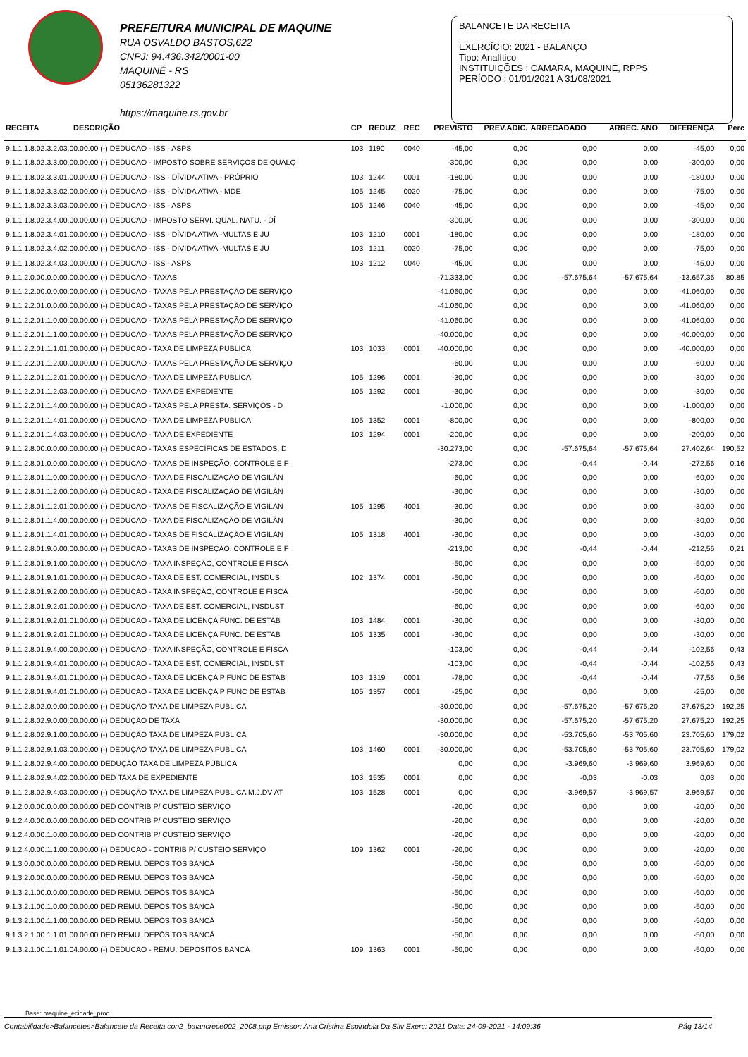PREFEITURA MUNICIPAL DE MAQUINE
RUA OSVALDO BASTOS,622
CNPJ: 94.436.342/0001-00
MAQUINÉ - RS
05136281322
https://maquine.rs.gov.br
BALANCETE DA RECEITA
EXERCÍCIO: 2021 - BALANÇO
Tipo: Analítico
INSTITUIÇÕES : CAMARA, MAQUINE, RPPS
PERÍODO : 01/01/2021 A 31/08/2021
| RECEITA DESCRIÇÃO | CP | REDUZ | REC | PREVISTO | PREV.ADIC. | ARRECADADO | ARREC. ANO | DIFERENÇA | Perc |
| --- | --- | --- | --- | --- | --- | --- | --- | --- | --- |
| 9.1.1.1.8.02.3.2.03.00.00.00 (-) DEDUCAO - ISS - ASPS | 103 | 1190 | 0040 | -45,00 | 0,00 | 0,00 | 0,00 | -45,00 | 0,00 |
| 9.1.1.1.8.02.3.3.00.00.00.00 (-) DEDUCAO - IMPOSTO SOBRE SERVIÇOS DE QUALQ | | | | -300,00 | 0,00 | 0,00 | 0,00 | -300,00 | 0,00 |
| 9.1.1.1.8.02.3.3.01.00.00.00 (-) DEDUCAO - ISS - DÍVIDA ATIVA - PRÓPRIO | 103 | 1244 | 0001 | -180,00 | 0,00 | 0,00 | 0,00 | -180,00 | 0,00 |
| 9.1.1.1.8.02.3.3.02.00.00.00 (-) DEDUCAO - ISS - DÍVIDA ATIVA - MDE | 105 | 1245 | 0020 | -75,00 | 0,00 | 0,00 | 0,00 | -75,00 | 0,00 |
| 9.1.1.1.8.02.3.3.03.00.00.00 (-) DEDUCAO - ISS - ASPS | 105 | 1246 | 0040 | -45,00 | 0,00 | 0,00 | 0,00 | -45,00 | 0,00 |
| 9.1.1.1.8.02.3.4.00.00.00.00 (-) DEDUCAO - IMPOSTO SERVI. QUAL. NATU. - DÍ | | | | -300,00 | 0,00 | 0,00 | 0,00 | -300,00 | 0,00 |
| 9.1.1.1.8.02.3.4.01.00.00.00 (-) DEDUCAO - ISS - DÍVIDA ATIVA -MULTAS E JU | 103 | 1210 | 0001 | -180,00 | 0,00 | 0,00 | 0,00 | -180,00 | 0,00 |
| 9.1.1.1.8.02.3.4.02.00.00.00 (-) DEDUCAO - ISS - DÍVIDA ATIVA -MULTAS E JU | 103 | 1211 | 0020 | -75,00 | 0,00 | 0,00 | 0,00 | -75,00 | 0,00 |
| 9.1.1.1.8.02.3.4.03.00.00.00 (-) DEDUCAO - ISS - ASPS | 103 | 1212 | 0040 | -45,00 | 0,00 | 0,00 | 0,00 | -45,00 | 0,00 |
| 9.1.1.2.0.00.0.0.00.00.00.00 (-) DEDUCAO - TAXAS | | | | -71.333,00 | 0,00 | -57.675,64 | -57.675,64 | -13.657,36 | 80,85 |
| 9.1.1.2.2.00.0.0.00.00.00.00 (-) DEDUCAO - TAXAS PELA PRESTAÇÃO DE SERVIÇO | | | | -41.060,00 | 0,00 | 0,00 | 0,00 | -41.060,00 | 0,00 |
| 9.1.1.2.2.01.0.0.00.00.00.00 (-) DEDUCAO - TAXAS PELA PRESTAÇÃO DE SERVIÇO | | | | -41.060,00 | 0,00 | 0,00 | 0,00 | -41.060,00 | 0,00 |
| 9.1.1.2.2.01.1.0.00.00.00.00 (-) DEDUCAO - TAXAS PELA PRESTAÇÃO DE SERVIÇO | | | | -41.060,00 | 0,00 | 0,00 | 0,00 | -41.060,00 | 0,00 |
| 9.1.1.2.2.01.1.1.00.00.00.00 (-) DEDUCAO - TAXAS PELA PRESTAÇÃO DE SERVIÇO | | | | -40.000,00 | 0,00 | 0,00 | 0,00 | -40.000,00 | 0,00 |
| 9.1.1.2.2.01.1.1.01.00.00.00 (-) DEDUCAO - TAXA DE LIMPEZA PUBLICA | 103 | 1033 | 0001 | -40.000,00 | 0,00 | 0,00 | 0,00 | -40.000,00 | 0,00 |
| 9.1.1.2.2.01.1.2.00.00.00.00 (-) DEDUCAO - TAXAS PELA PRESTAÇÃO DE SERVIÇO | | | | -60,00 | 0,00 | 0,00 | 0,00 | -60,00 | 0,00 |
| 9.1.1.2.2.01.1.2.01.00.00.00 (-) DEDUCAO - TAXA DE LIMPEZA PUBLICA | 105 | 1296 | 0001 | -30,00 | 0,00 | 0,00 | 0,00 | -30,00 | 0,00 |
| 9.1.1.2.2.01.1.2.03.00.00.00 (-) DEDUCAO - TAXA DE EXPEDIENTE | 105 | 1292 | 0001 | -30,00 | 0,00 | 0,00 | 0,00 | -30,00 | 0,00 |
| 9.1.1.2.2.01.1.4.00.00.00.00 (-) DEDUCAO - TAXAS PELA PRESTA. SERVIÇOS - D | | | | -1.000,00 | 0,00 | 0,00 | 0,00 | -1.000,00 | 0,00 |
| 9.1.1.2.2.01.1.4.01.00.00.00 (-) DEDUCAO - TAXA DE LIMPEZA PUBLICA | 105 | 1352 | 0001 | -800,00 | 0,00 | 0,00 | 0,00 | -800,00 | 0,00 |
| 9.1.1.2.2.01.1.4.03.00.00.00 (-) DEDUCAO - TAXA DE EXPEDIENTE | 103 | 1294 | 0001 | -200,00 | 0,00 | 0,00 | 0,00 | -200,00 | 0,00 |
| 9.1.1.2.8.00.0.0.00.00.00.00 (-) DEDUCAO - TAXAS ESPECÍFICAS DE ESTADOS, D | | | | -30.273,00 | 0,00 | -57.675,64 | -57.675,64 | 27.402,64 | 190,52 |
| 9.1.1.2.8.01.0.0.00.00.00.00 (-) DEDUCAO - TAXAS DE INSPEÇÃO, CONTROLE E F | | | | -273,00 | 0,00 | -0,44 | -0,44 | -272,56 | 0,16 |
| 9.1.1.2.8.01.1.0.00.00.00.00 (-) DEDUCAO - TAXA DE FISCALIZAÇÃO DE VIGILÂN | | | | -60,00 | 0,00 | 0,00 | 0,00 | -60,00 | 0,00 |
| 9.1.1.2.8.01.1.2.00.00.00.00 (-) DEDUCAO - TAXA DE FISCALIZAÇÃO DE VIGILÂN | | | | -30,00 | 0,00 | 0,00 | 0,00 | -30,00 | 0,00 |
| 9.1.1.2.8.01.1.2.01.00.00.00 (-) DEDUCAO - TAXAS DE FISCALIZAÇÃO E VIGILAN | 105 | 1295 | 4001 | -30,00 | 0,00 | 0,00 | 0,00 | -30,00 | 0,00 |
| 9.1.1.2.8.01.1.4.00.00.00.00 (-) DEDUCAO - TAXA DE FISCALIZAÇÃO DE VIGILÂN | | | | -30,00 | 0,00 | 0,00 | 0,00 | -30,00 | 0,00 |
| 9.1.1.2.8.01.1.4.01.00.00.00 (-) DEDUCAO - TAXAS DE FISCALIZAÇÃO E VIGILAN | 105 | 1318 | 4001 | -30,00 | 0,00 | 0,00 | 0,00 | -30,00 | 0,00 |
| 9.1.1.2.8.01.9.0.00.00.00.00 (-) DEDUCAO - TAXAS DE INSPEÇÃO, CONTROLE E F | | | | -213,00 | 0,00 | -0,44 | -0,44 | -212,56 | 0,21 |
| 9.1.1.2.8.01.9.1.00.00.00.00 (-) DEDUCAO - TAXA INSPEÇÃO, CONTROLE E FISCA | | | | -50,00 | 0,00 | 0,00 | 0,00 | -50,00 | 0,00 |
| 9.1.1.2.8.01.9.1.01.00.00.00 (-) DEDUCAO - TAXA DE EST. COMERCIAL, INSDUS | 102 | 1374 | 0001 | -50,00 | 0,00 | 0,00 | 0,00 | -50,00 | 0,00 |
| 9.1.1.2.8.01.9.2.00.00.00.00 (-) DEDUCAO - TAXA INSPEÇÃO, CONTROLE E FISCA | | | | -60,00 | 0,00 | 0,00 | 0,00 | -60,00 | 0,00 |
| 9.1.1.2.8.01.9.2.01.00.00.00 (-) DEDUCAO - TAXA DE EST. COMERCIAL, INSDUST | | | | -60,00 | 0,00 | 0,00 | 0,00 | -60,00 | 0,00 |
| 9.1.1.2.8.01.9.2.01.01.00.00 (-) DEDUCAO - TAXA DE LICENÇA FUNC. DE ESTAB | 103 | 1484 | 0001 | -30,00 | 0,00 | 0,00 | 0,00 | -30,00 | 0,00 |
| 9.1.1.2.8.01.9.2.01.01.00.00 (-) DEDUCAO - TAXA DE LICENÇA FUNC. DE ESTAB | 105 | 1335 | 0001 | -30,00 | 0,00 | 0,00 | 0,00 | -30,00 | 0,00 |
| 9.1.1.2.8.01.9.4.00.00.00.00 (-) DEDUCAO - TAXA INSPEÇÃO, CONTROLE E FISCA | | | | -103,00 | 0,00 | -0,44 | -0,44 | -102,56 | 0,43 |
| 9.1.1.2.8.01.9.4.01.00.00.00 (-) DEDUCAO - TAXA DE EST. COMERCIAL, INSDUST | | | | -103,00 | 0,00 | -0,44 | -0,44 | -102,56 | 0,43 |
| 9.1.1.2.8.01.9.4.01.01.00.00 (-) DEDUCAO - TAXA DE LICENÇA P FUNC DE ESTAB | 103 | 1319 | 0001 | -78,00 | 0,00 | -0,44 | -0,44 | -77,56 | 0,56 |
| 9.1.1.2.8.01.9.4.01.01.00.00 (-) DEDUCAO - TAXA DE LICENÇA P FUNC DE ESTAB | 105 | 1357 | 0001 | -25,00 | 0,00 | 0,00 | 0,00 | -25,00 | 0,00 |
| 9.1.1.2.8.02.0.0.00.00.00.00 (-) DEDUÇÃO TAXA DE LIMPEZA PUBLICA | | | | -30.000,00 | 0,00 | -57.675,20 | -57.675,20 | 27.675,20 | 192,25 |
| 9.1.1.2.8.02.9.0.00.00.00.00 (-) DEDUÇÃO DE TAXA | | | | -30.000,00 | 0,00 | -57.675,20 | -57.675,20 | 27.675,20 | 192,25 |
| 9.1.1.2.8.02.9.1.00.00.00.00 (-) DEDUÇÃO TAXA DE LIMPEZA PUBLICA | | | | -30.000,00 | 0,00 | -53.705,60 | -53.705,60 | 23.705,60 | 179,02 |
| 9.1.1.2.8.02.9.1.03.00.00.00 (-) DEDUÇÃO TAXA DE LIMPEZA PUBLICA | 103 | 1460 | 0001 | -30.000,00 | 0,00 | -53.705,60 | -53.705,60 | 23.705,60 | 179,02 |
| 9.1.1.2.8.02.9.4.00.00.00.00 DEDUÇÃO TAXA DE LIMPEZA PÚBLICA | | | | 0,00 | 0,00 | -3.969,60 | -3.969,60 | 3.969,60 | 0,00 |
| 9.1.1.2.8.02.9.4.02.00.00.00 DED TAXA DE EXPEDIENTE | 103 | 1535 | 0001 | 0,00 | 0,00 | -0,03 | -0,03 | 0,03 | 0,00 |
| 9.1.1.2.8.02.9.4.03.00.00.00 (-) DEDUÇÃO TAXA DE LIMPEZA PUBLICA M.J.DV AT | 103 | 1528 | 0001 | 0,00 | 0,00 | -3.969,57 | -3.969,57 | 3.969,57 | 0,00 |
| 9.1.2.0.0.00.0.0.00.00.00.00 DED CONTRIB P/ CUSTEIO SERVIÇO | | | | -20,00 | 0,00 | 0,00 | 0,00 | -20,00 | 0,00 |
| 9.1.2.4.0.00.0.0.00.00.00.00 DED CONTRIB P/ CUSTEIO SERVIÇO | | | | -20,00 | 0,00 | 0,00 | 0,00 | -20,00 | 0,00 |
| 9.1.2.4.0.00.1.0.00.00.00.00 DED CONTRIB P/ CUSTEIO SERVIÇO | | | | -20,00 | 0,00 | 0,00 | 0,00 | -20,00 | 0,00 |
| 9.1.2.4.0.00.1.1.00.00.00.00 (-) DEDUCAO - CONTRIB P/ CUSTEIO SERVIÇO | 109 | 1362 | 0001 | -20,00 | 0,00 | 0,00 | 0,00 | -20,00 | 0,00 |
| 9.1.3.0.0.00.0.0.00.00.00.00 DED REMU. DEPÓSITOS BANCÁ | | | | -50,00 | 0,00 | 0,00 | 0,00 | -50,00 | 0,00 |
| 9.1.3.2.0.00.0.0.00.00.00.00 DED REMU. DEPÓSITOS BANCÁ | | | | -50,00 | 0,00 | 0,00 | 0,00 | -50,00 | 0,00 |
| 9.1.3.2.1.00.0.0.00.00.00.00 DED REMU. DEPÓSITOS BANCÁ | | | | -50,00 | 0,00 | 0,00 | 0,00 | -50,00 | 0,00 |
| 9.1.3.2.1.00.1.0.00.00.00.00 DED REMU. DEPÓSITOS BANCÁ | | | | -50,00 | 0,00 | 0,00 | 0,00 | -50,00 | 0,00 |
| 9.1.3.2.1.00.1.1.00.00.00.00 DED REMU. DEPÓSITOS BANCÁ | | | | -50,00 | 0,00 | 0,00 | 0,00 | -50,00 | 0,00 |
| 9.1.3.2.1.00.1.1.01.00.00.00 DED REMU. DEPÓSITOS BANCÁ | | | | -50,00 | 0,00 | 0,00 | 0,00 | -50,00 | 0,00 |
| 9.1.3.2.1.00.1.1.01.04.00.00 (-) DEDUCAO - REMU. DEPÓSITOS BANCÁ | 109 | 1363 | 0001 | -50,00 | 0,00 | 0,00 | 0,00 | -50,00 | 0,00 |
Base: maquine_ecidade_prod
Contabilidade>Balancetes>Balancete da Receita con2_balancrece002_2008.php Emissor: Ana Cristina Espindola Da Silv Exerc: 2021 Data: 24-09-2021 - 14:09:36 Pág 13/14